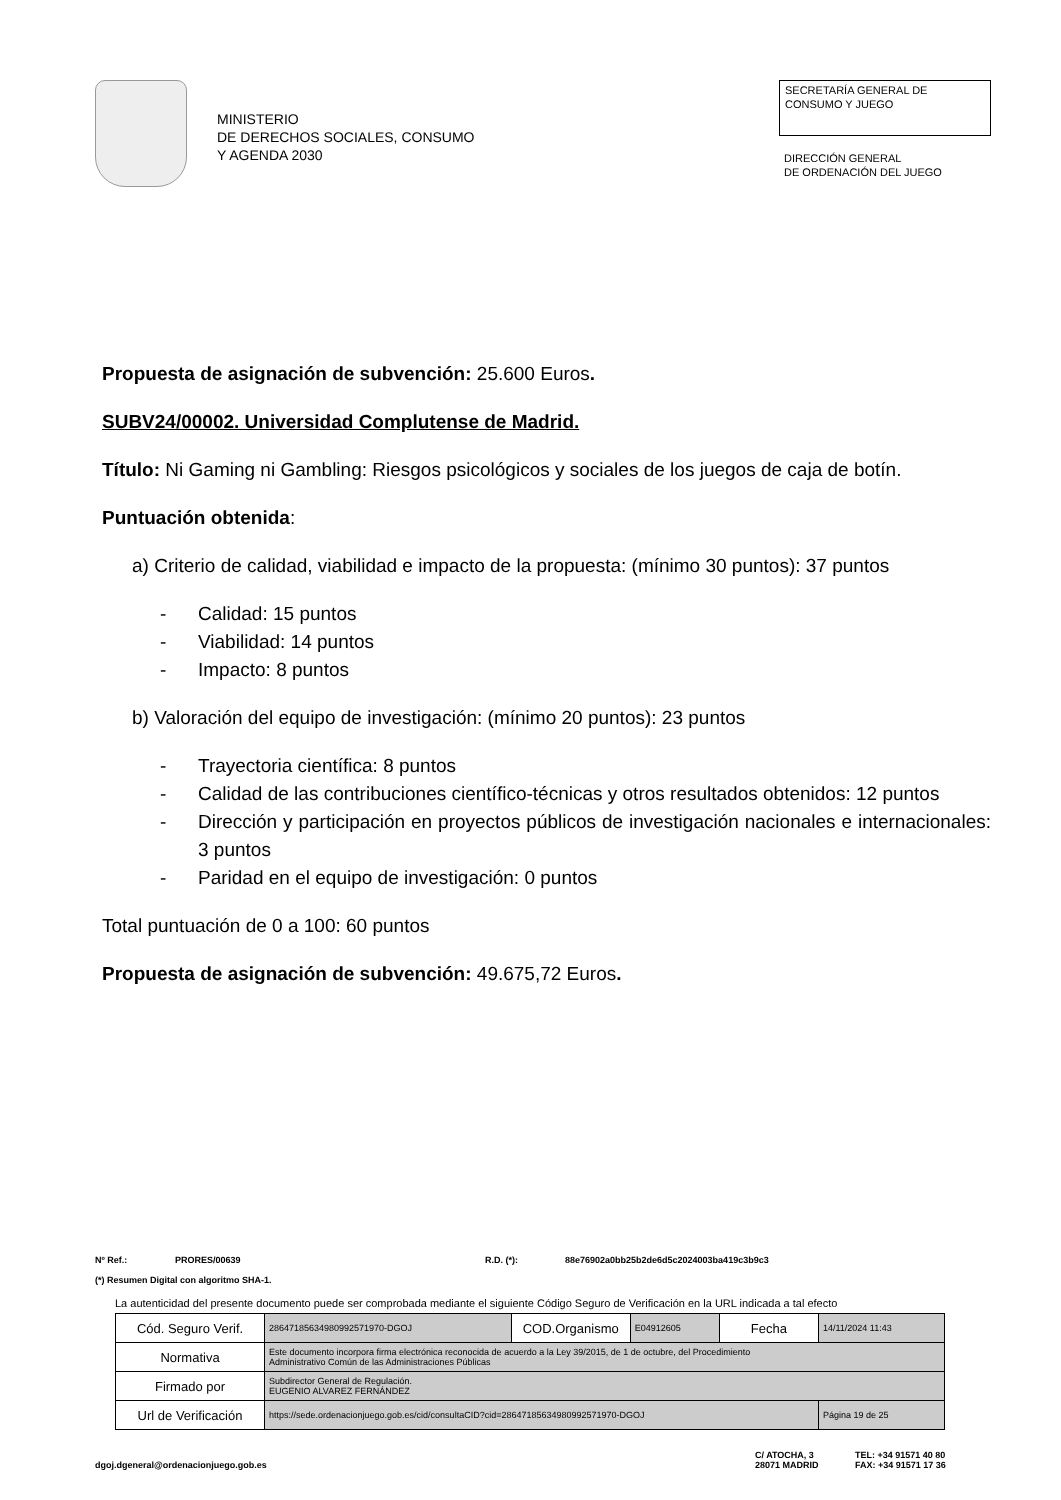MINISTERIO
DE DERECHOS SOCIALES, CONSUMO
Y AGENDA 2030
SECRETARÍA GENERAL DE
CONSUMO Y JUEGO
DIRECCIÓN GENERAL
DE ORDENACIÓN DEL JUEGO
Propuesta de asignación de subvención: 25.600 Euros.
SUBV24/00002. Universidad Complutense de Madrid.
Título: Ni Gaming ni Gambling: Riesgos psicológicos y sociales de los juegos de caja de botín.
Puntuación obtenida:
a) Criterio de calidad, viabilidad e impacto de la propuesta: (mínimo 30 puntos): 37 puntos
- Calidad: 15 puntos
- Viabilidad: 14 puntos
- Impacto: 8 puntos
b) Valoración del equipo de investigación: (mínimo 20 puntos): 23 puntos
- Trayectoria científica: 8 puntos
- Calidad de las contribuciones científico-técnicas y otros resultados obtenidos: 12 puntos
- Dirección y participación en proyectos públicos de investigación nacionales e internacionales: 3 puntos
- Paridad en el equipo de investigación: 0 puntos
Total puntuación de 0 a 100: 60 puntos
Propuesta de asignación de subvención: 49.675,72 Euros.
Nº Ref.: PRORES/00639 R.D. (*): 88e76902a0bb25b2de6d5c2024003ba419c3b9c3
(*) Resumen Digital con algoritmo SHA-1.
La autenticidad del presente documento puede ser comprobada mediante el siguiente Código Seguro de Verificación en la URL indicada a tal efecto
| Cód. Seguro Verif. | 28647185634980992571970-DGOJ | COD.Organismo | E04912605 | Fecha | 14/11/2024 11:43 |
| Normativa | Este documento incorpora firma electrónica reconocida de acuerdo a la Ley 39/2015, de 1 de octubre, del Procedimiento Administrativo Común de las Administraciones Públicas | | | | |
| Firmado por | Subdirector General de Regulación. EUGENIO ALVAREZ FERNÁNDEZ | | | | |
| Url de Verificación | https://sede.ordenacionjuego.gob.es/cid/consultaCID?cid=28647185634980992571970-DGOJ | | | | Página 19 de 25 |
dgoj.dgeneral@ordenacionjuego.gob.es C/ ATOCHA, 3
28071 MADRID TEL: +34 91571 40 80
FAX: +34 91571 17 36